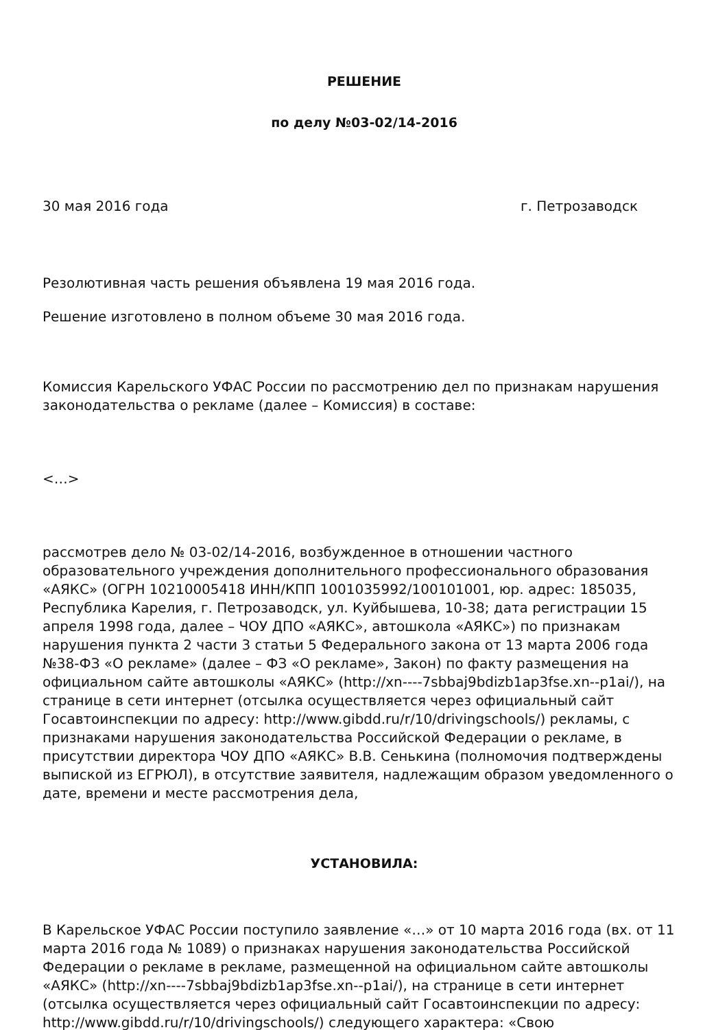РЕШЕНИЕ
по делу №03-02/14-2016
30 мая 2016 года г. Петрозаводск
Резолютивная часть решения объявлена 19 мая 2016 года.
Решение изготовлено в полном объеме 30 мая 2016 года.
Комиссия Карельского УФАС России по рассмотрению дел по признакам нарушения законодательства о рекламе (далее – Комиссия) в составе:
<…>
рассмотрев дело № 03-02/14-2016, возбужденное в отношении частного образовательного учреждения дополнительного профессионального образования «АЯКС» (ОГРН 10210005418 ИНН/КПП 1001035992/100101001, юр. адрес: 185035, Республика Карелия, г. Петрозаводск, ул. Куйбышева, 10-38; дата регистрации 15 апреля 1998 года, далее – ЧОУ ДПО «АЯКС», автошкола «АЯКС») по признакам нарушения пункта 2 части 3 статьи 5 Федерального закона от 13 марта 2006 года №38-ФЗ «О рекламе» (далее – ФЗ «О рекламе», Закон) по факту размещения на официальном сайте автошколы «АЯКС» (http://xn----7sbbaj9bdizb1ap3fse.xn--p1ai/), на странице в сети интернет (отсылка осуществляется через официальный сайт Госавтоинспекции по адресу: http://www.gibdd.ru/r/10/drivingschools/) рекламы, с признаками нарушения законодательства Российской Федерации о рекламе, в присутствии директора ЧОУ ДПО «АЯКС» В.В. Сенькина (полномочия подтверждены выпиской из ЕГРЮЛ), в отсутствие заявителя, надлежащим образом уведомленного о дате, времени и месте рассмотрения дела,
УСТАНОВИЛА:
В Карельское УФАС России поступило заявление «…» от 10 марта 2016 года (вх. от 11 марта 2016 года № 1089) о признаках нарушения законодательства Российской Федерации о рекламе в рекламе, размещенной на официальном сайте автошколы «АЯКС» (http://xn----7sbbaj9bdizb1ap3fse.xn--p1ai/), на странице в сети интернет (отсылка осуществляется через официальный сайт Госавтоинспекции по адресу: http://www.gibdd.ru/r/10/drivingschools/) следующего характера: «Свою